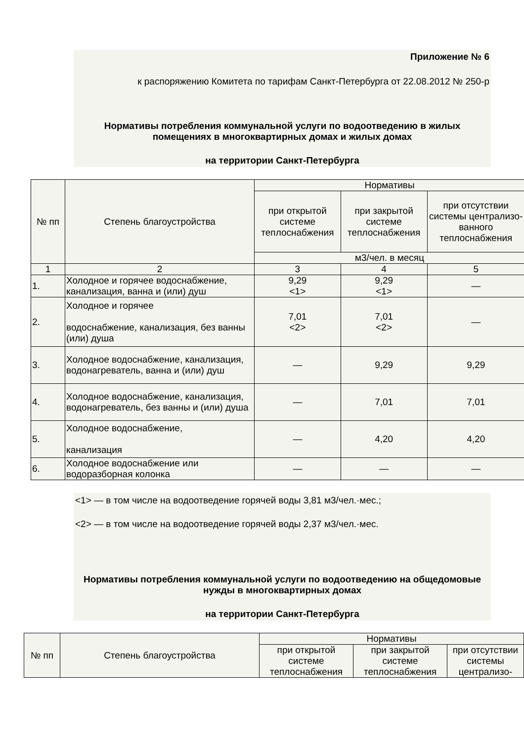Приложение № 6
к распоряжению Комитета по тарифам Санкт-Петербурга от 22.08.2012 № 250-р
Нормативы потребления коммунальной услуги по водоотведению в жилых помещениях в многоквартирных домах и жилых домах
на территории Санкт-Петербурга
| № пп | Степень благоустройства | Нормативы | | |
| --- | --- | --- | --- | --- |
| | | при открытой системе теплоснабжения | при закрытой системе теплоснабжения | при отсутствии системы централизо-ванного теплоснабжения |
| | | м3/чел. в месяц | | |
| 1 | 2 | 3 | 4 | 5 |
| 1. | Холодное и горячее водоснабжение, канализация, ванна и (или) душ | 9,29 <1> | 9,29 <1> | — |
| 2. | Холодное и горячее водоснабжение, канализация, без ванны (или) душа | 7,01 <2> | 7,01 <2> | — |
| 3. | Холодное водоснабжение, канализация, водонагреватель, ванна и (или) душ | — | 9,29 | 9,29 |
| 4. | Холодное водоснабжение, канализация, водонагреватель, без ванны и (или) душа | — | 7,01 | 7,01 |
| 5. | Холодное водоснабжение, канализация | — | 4,20 | 4,20 |
| 6. | Холодное водоснабжение или водоразборная колонка | — | — | — |
<1> — в том числе на водоотведение горячей воды 3,81 м3/чел.·мес.;
<2> — в том числе на водоотведение горячей воды 2,37 м3/чел.·мес.
Нормативы потребления коммунальной услуги по водоотведению на общедомовые нужды в многоквартирных домах
на территории Санкт-Петербурга
| № пп | Степень благоустройства | Нормативы | | |
| --- | --- | --- | --- | --- |
| | | при открытой системе теплоснабжения | при закрытой системе теплоснабжения | при отсутствии системы централизо- |